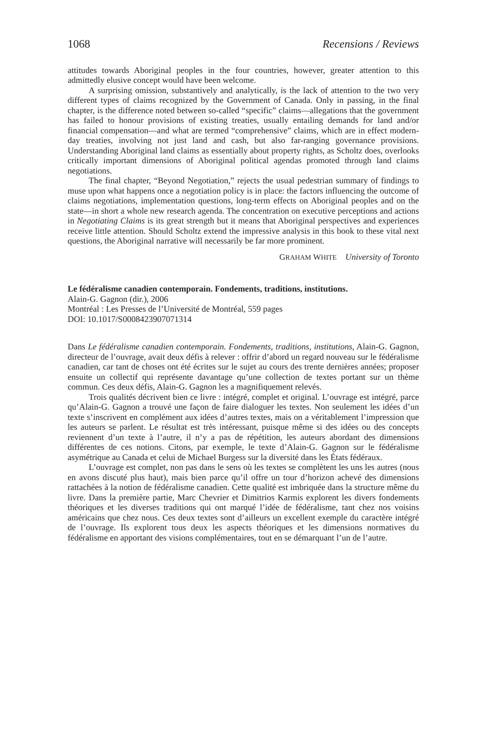1068 Recensions / Reviews
attitudes towards Aboriginal peoples in the four countries, however, greater attention to this admittedly elusive concept would have been welcome.
A surprising omission, substantively and analytically, is the lack of attention to the two very different types of claims recognized by the Government of Canada. Only in passing, in the final chapter, is the difference noted between so-called “specific” claims—allegations that the government has failed to honour provisions of existing treaties, usually entailing demands for land and/or financial compensation—and what are termed “comprehensive” claims, which are in effect modern-day treaties, involving not just land and cash, but also far-ranging governance provisions. Understanding Aboriginal land claims as essentially about property rights, as Scholtz does, overlooks critically important dimensions of Aboriginal political agendas promoted through land claims negotiations.
The final chapter, “Beyond Negotiation,” rejects the usual pedestrian summary of findings to muse upon what happens once a negotiation policy is in place: the factors influencing the outcome of claims negotiations, implementation questions, long-term effects on Aboriginal peoples and on the state—in short a whole new research agenda. The concentration on executive perceptions and actions in Negotiating Claims is its great strength but it means that Aboriginal perspectives and experiences receive little attention. Should Scholtz extend the impressive analysis in this book to these vital next questions, the Aboriginal narrative will necessarily be far more prominent.
GRAHAM WHITE University of Toronto
Le fédéralisme canadien contemporain. Fondements, traditions, institutions.
Alain-G. Gagnon (dir.), 2006
Montréal : Les Presses de l’Université de Montréal, 559 pages
DOI: 10.1017/S0008423907071314
Dans Le fédéralisme canadien contemporain. Fondements, traditions, institutions, Alain-G. Gagnon, directeur de l’ouvrage, avait deux défis à relever : offrir d’abord un regard nouveau sur le fédéralisme canadien, car tant de choses ont été écrites sur le sujet au cours des trente dernières années; proposer ensuite un collectif qui représente davantage qu’une collection de textes portant sur un thème commun. Ces deux défis, Alain-G. Gagnon les a magnifiquement relevés.
Trois qualités décrivent bien ce livre : intégré, complet et original. L’ouvrage est intégré, parce qu’Alain-G. Gagnon a trouvé une façon de faire dialoguer les textes. Non seulement les idées d’un texte s’inscrivent en complément aux idées d’autres textes, mais on a véritablement l’impression que les auteurs se parlent. Le résultat est très intéressant, puisque même si des idées ou des concepts reviennent d’un texte à l’autre, il n’y a pas de répétition, les auteurs abordant des dimensions différentes de ces notions. Citons, par exemple, le texte d’Alain-G. Gagnon sur le fédéralisme asymétrique au Canada et celui de Michael Burgess sur la diversité dans les États fédéraux.
L’ouvrage est complet, non pas dans le sens où les textes se complètent les uns les autres (nous en avons discuté plus haut), mais bien parce qu’il offre un tour d’horizon achevé des dimensions rattachées à la notion de fédéralisme canadien. Cette qualité est imbriquée dans la structure même du livre. Dans la première partie, Marc Chevrier et Dimitrios Karmis explorent les divers fondements théoriques et les diverses traditions qui ont marqué l’idée de fédéralisme, tant chez nos voisins américains que chez nous. Ces deux textes sont d’ailleurs un excellent exemple du caractère intégré de l’ouvrage. Ils explorent tous deux les aspects théoriques et les dimensions normatives du fédéralisme en apportant des visions complémentaires, tout en se démarquant l’un de l’autre.